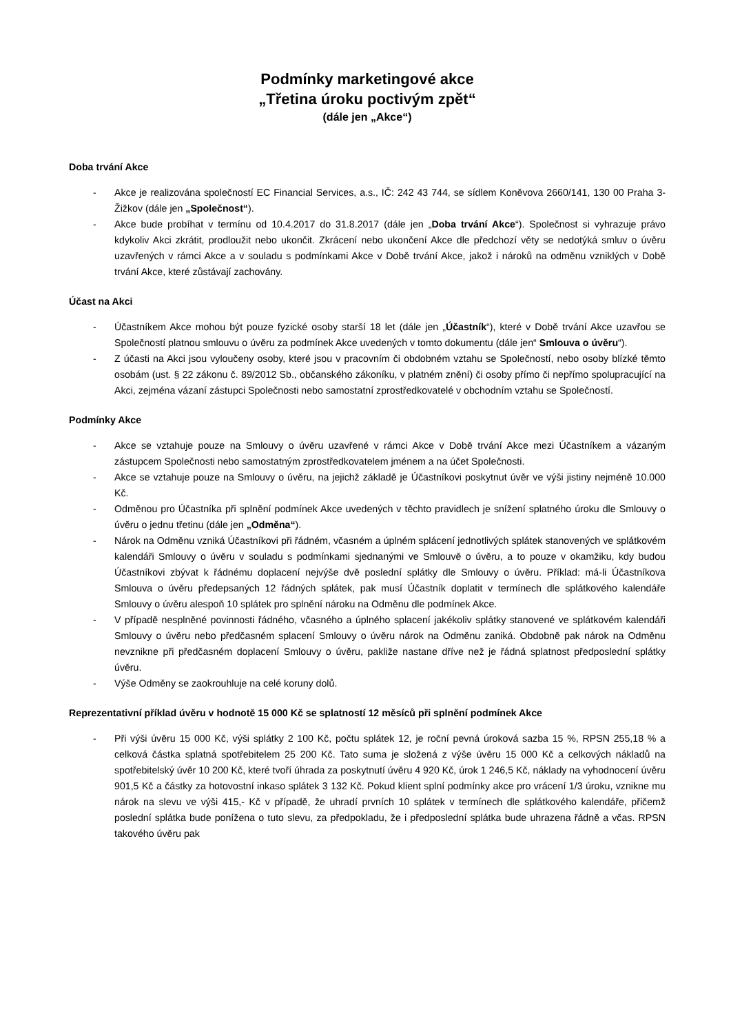Podmínky marketingové akce
„Třetina úroku poctivým zpět“
(dále jen „Akce“)
Doba trvání Akce
- Akce je realizována společností EC Financial Services, a.s., IČ: 242 43 744, se sídlem Koněvova 2660/141, 130 00 Praha 3- Žižkov (dále jen „Společnost“).
- Akce bude probíhat v termínu od 10.4.2017 do 31.8.2017 (dále jen „Doba trvání Akce“). Společnost si vyhrazuje právo kdykoliv Akci zkrátit, prodloužit nebo ukončit. Zkrácení nebo ukončení Akce dle předchozí věty se nedotýká smluv o úvěru uzavřených v rámci Akce a v souladu s podmínkami Akce v Době trvání Akce, jakož i nároků na odměnu vzniklých v Době trvání Akce, které zůstávají zachovány.
Účast na Akci
- Účastníkem Akce mohou být pouze fyzické osoby starší 18 let (dále jen „Účastník“), které v Době trvání Akce uzavřou se Společností platnou smlouvu o úvěru za podmínek Akce uvedených v tomto dokumentu (dále jen“ Smlouva o úvěru“).
- Z účasti na Akci jsou vyloučeny osoby, které jsou v pracovním či obdobném vztahu se Společností, nebo osoby blízké těmto osobám (ust. § 22 zákonu č. 89/2012 Sb., občanského zákoníku, v platném znění) či osoby přímo či nepřímo spolupracující na Akci, zejména vázaní zástupci Společnosti nebo samostatní zprostředkovatelé v obchodním vztahu se Společností.
Podmínky Akce
- Akce se vztahuje pouze na Smlouvy o úvěru uzavřené v rámci Akce v Době trvání Akce mezi Účastníkem a vázaným zástupcem Společnosti nebo samostatným zprostředkovatelem jménem a na účet Společnosti.
- Akce se vztahuje pouze na Smlouvy o úvěru, na jejichž základě je Účastníkovi poskytnut úvěr ve výši jistiny nejméně 10.000 Kč.
- Odměnou pro Účastníka při splnění podmínek Akce uvedených v těchto pravidlech je snížení splatného úroku dle Smlouvy o úvěru o jednu třetinu (dále jen „Odměna“).
- Nárok na Odměnu vzniká Účastníkovi při řádném, včasném a úplném splácení jednotlivých splátek stanovených ve splátkovém kalendáři Smlouvy o úvěru v souladu s podmínkami sjednanými ve Smlouvě o úvěru, a to pouze v okamžiku, kdy budou Účastníkovi zbývat k řádnému doplacení nejvýše dvě poslední splátky dle Smlouvy o úvěru. Příklad: má-li Účastníkova Smlouva o úvěru předepsaných 12 řádných splátek, pak musí Účastník doplatit v termínech dle splátkového kalendáře Smlouvy o úvěru alespoň 10 splátek pro splnění nároku na Odměnu dle podmínek Akce.
- V případě nesplněné povinnosti řádného, včasného a úplného splacení jakékoliv splátky stanovené ve splátkovém kalendáři Smlouvy o úvěru nebo předčasném splacení Smlouvy o úvěru nárok na Odměnu zaniká. Obdobně pak nárok na Odměnu nevznikne při předčasném doplacení Smlouvy o úvěru, pakliže nastane dříve než je řádná splatnost předposlední splátky úvěru.
- Výše Odměny se zaokrouhluje na celé koruny dolů.
Reprezentativní příklad úvěru v hodnotě 15 000 Kč se splatností 12 měsíců při splnění podmínek Akce
- Při výši úvěru 15 000 Kč, výši splátky 2 100 Kč, počtu splátek 12, je roční pevná úroková sazba 15 %, RPSN 255,18 % a celková částka splatná spotřebitelem 25 200 Kč. Tato suma je složená z výše úvěru 15 000 Kč a celkových nákladů na spotřebitelský úvěr 10 200 Kč, které tvoří úhrada za poskytnutí úvěru 4 920 Kč, úrok 1 246,5 Kč, náklady na vyhodnocení úvěru 901,5 Kč a částky za hotovostní inkaso splátek 3 132 Kč. Pokud klient splní podmínky akce pro vrácení 1/3 úroku, vznikne mu nárok na slevu ve výši 415,- Kč v případě, že uhradí prvních 10 splátek v termínech dle splátkového kalendáře, přičemž poslední splátka bude ponížena o tuto slevu, za předpokladu, že i předposlední splátka bude uhrazena řádně a včas. RPSN takového úvěru pak